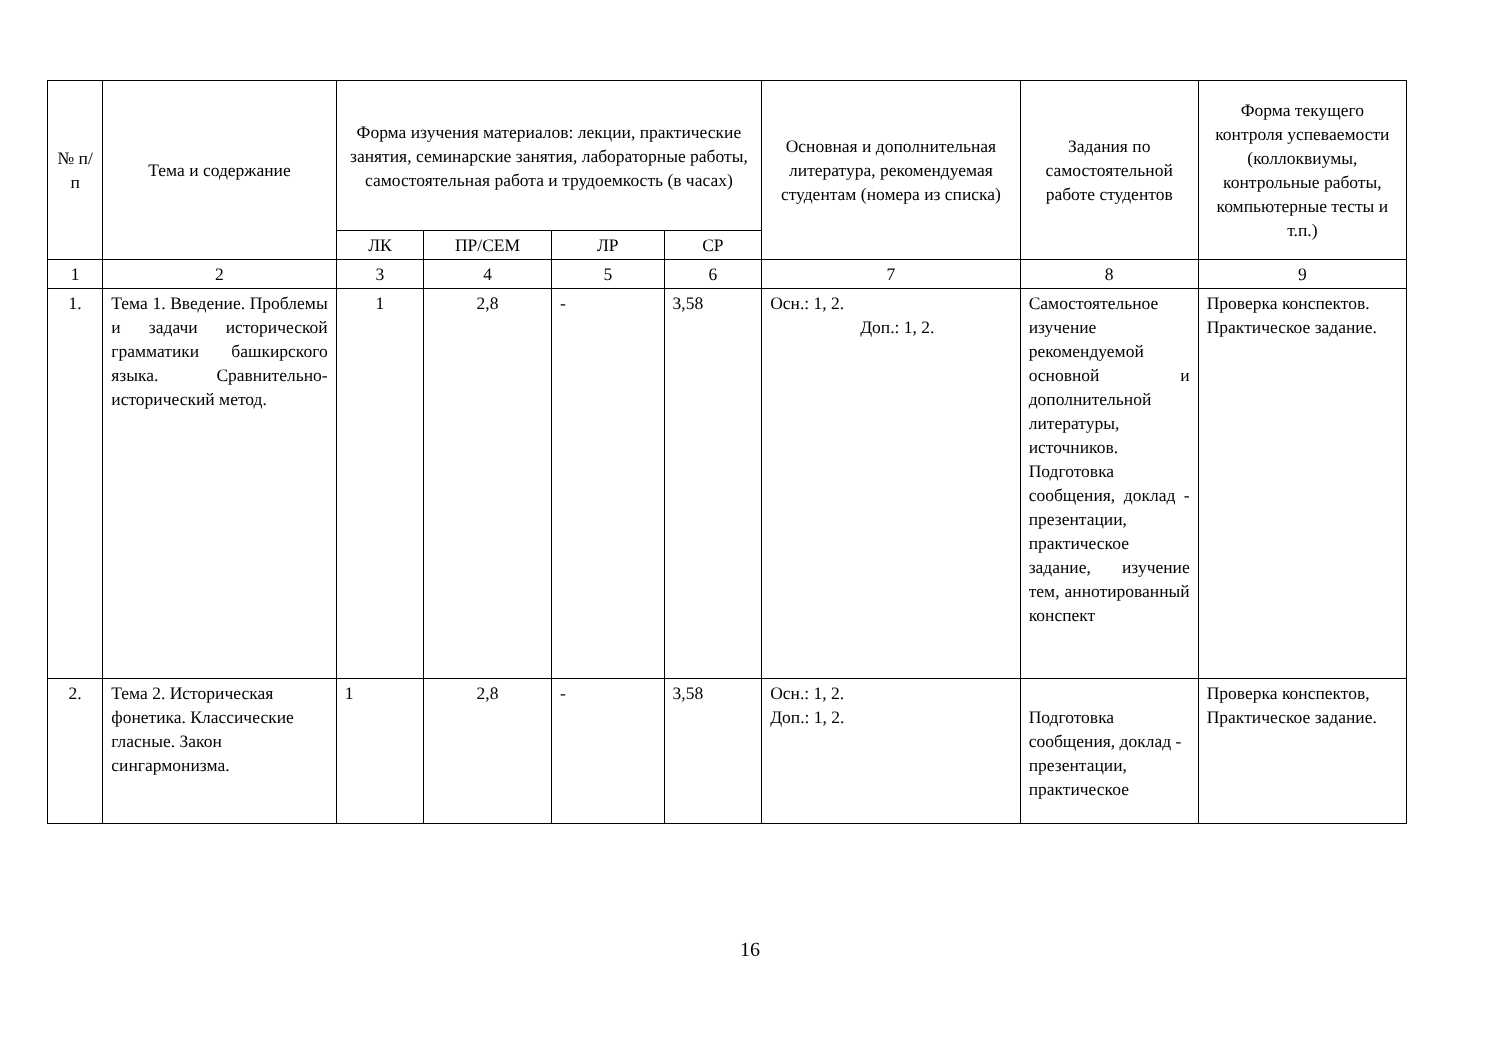| № п/п | Тема и содержание | Форма изучения материалов: лекции, практические занятия, семинарские занятия, лабораторные работы, самостоятельная работа и трудоемкость (в часах) | | | | Основная и дополнительная литература, рекомендуемая студентам (номера из списка) | Задания по самостоятельной работе студентов | Форма текущего контроля успеваемости (коллоквиумы, контрольные работы, компьютерные тесты и т.п.) |
| --- | --- | --- | --- | --- | --- | --- | --- | --- |
| | | ЛК | ПР/СЕМ | ЛР | СР | | | |
| 1 | 2 | 3 | 4 | 5 | 6 | 7 | 8 | 9 |
| 1. | Тема 1. Введение. Проблемы и задачи исторической грамматики башкирского языка. Сравнительно-исторический метод. | 1 | 2,8 | - | 3,58 | Осн.: 1, 2. Доп.: 1, 2. | Самостоятельное изучение рекомендуемой основной и дополнительной литературы, источников. Подготовка сообщения, доклад - презентации, практическое задание, изучение тем, аннотированный конспект | Проверка конспектов. Практическое задание. |
| 2. | Тема 2. Историческая фонетика. Классические гласные. Закон сингармонизма. | 1 | 2,8 | - | 3,58 | Осн.: 1, 2. Доп.: 1, 2. | Подготовка сообщения, доклад - презентации, практическое | Проверка конспектов, Практическое задание. |
16